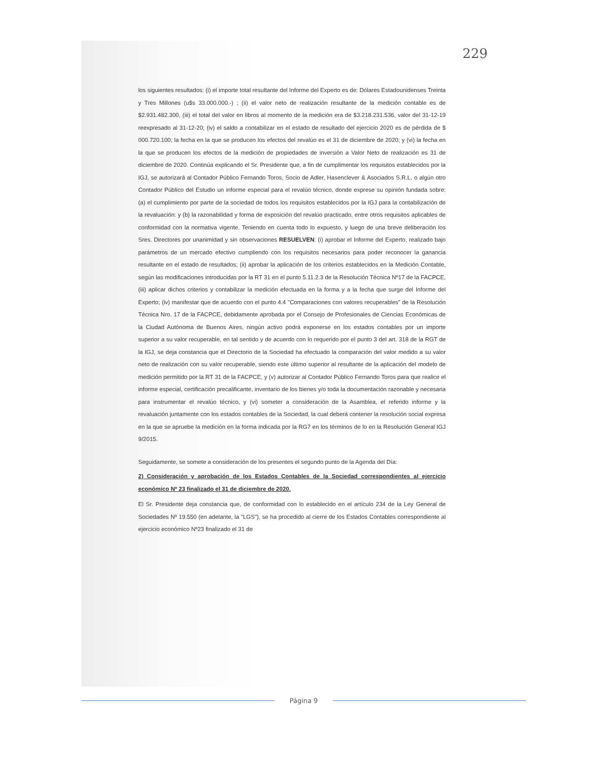229
los siguientes resultados: (i) el importe total resultante del Informe del Experto es de: Dólares Estadounidenses Treinta y Tres Millones (u$s 33.000.000.-) ; (ii) el valor neto de realización resultante de la medición contable es de $2.931.482.300, (iii) el total del valor en libros al momento de la medición era de $3.218.231.536, valor del 31-12-19 reexpresado al 31-12-20; (iv) el saldo a contabilizar en el estado de resultado del ejercicio 2020 es de pérdida de $ 000.720.100; la fecha en la que se producen los efectos del revalúo es el 31 de diciembre de 2020; y (vi) la fecha en la que se producen los efectos de la medición de propiedades de inversión a Valor Neto de realización es 31 de diciembre de 2020. Continúa explicando el Sr. Presidente que, a fin de cumplimentar los requisitos establecidos por la IGJ, se autorizará al Contador Público Fernando Toros, Socio de Adler, Hasenclever & Asociados S.R.L. o algún otro Contador Público del Estudio un informe especial para el revalúo técnico, donde exprese su opinión fundada sobre: (a) el cumplimiento por parte de la sociedad de todos los requisitos establecidos por la IGJ para la contabilización de la revaluación: y (b) la razonabilidad y forma de exposición del revalúo practicado, entre otros requisitos aplicables de conformidad con la normativa vigente. Teniendo en cuenta todo lo expuesto, y luego de una breve deliberación los Sres. Directores por unanimidad y sin observaciones RESUELVEN: (i) aprobar el Informe del Experto, realizado bajo parámetros de un mercado efectivo cumpliendo con los requisitos necesarios para poder reconocer la ganancia resultante en el estado de resultados; (ii) aprobar la aplicación de los criterios establecidos en la Medición Contable, según las modificaciones introducidas por la RT 31 en el punto 5.11.2.3 de la Resolución Técnica Nº17 de la FACPCE, (iii) aplicar dichos criterios y contabilizar la medición efectuada en la forma y a la fecha que surge del Informe del Experto; (iv) manifestar que de acuerdo con el punto 4.4 "Comparaciones con valores recuperables" de la Resolución Técnica Nro. 17 de la FACPCE, debidamente aprobada por el Consejo de Profesionales de Ciencias Económicas de la Ciudad Autónoma de Buenos Aires, ningún activo podrá exponerse en los estados contables por un importe superior a su valor recuperable, en tal sentido y de acuerdo con lo requerido por el punto 3 del art. 318 de la RGT de la IGJ, se deja constancia que el Directorio de la Sociedad ha efectuado la comparación del valor medido a su valor neto de realización con su valor recuperable, siendo este último superior al resultante de la aplicación del modelo de medición permitido por la RT 31 de la FACPCE, y (v) autorizar al Contador Público Fernando Toros para que realice el informe especial, certificación precalificante, inventario de los bienes y/o toda la documentación razonable y necesaria para instrumentar el revalúo técnico, y (vi) someter a consideración de la Asamblea, el referido informe y la revaluación juntamente con los estados contables de la Sociedad, la cual deberá contener la resolución social expresa en la que se apruebe la medición en la forma indicada por la RG7 en los términos de lo en la Resolución General IGJ 9/2015.
Seguidamente, se somete a consideración de los presentes el segundo punto de la Agenda del Día:
2) Consideración y aprobación de los Estados Contables de la Sociedad correspondientes al ejercicio económico Nº 23 finalizado el 31 de diciembre de 2020.
El Sr. Presidente deja constancia que, de conformidad con lo establecido en el artículo 234 de la Ley General de Sociedades Nº 19.550 (en adelante, la "LGS"), se ha procedido al cierre de los Estados Contables correspondiente al ejercicio económico Nº23 finalizado el 31 de
Página 9